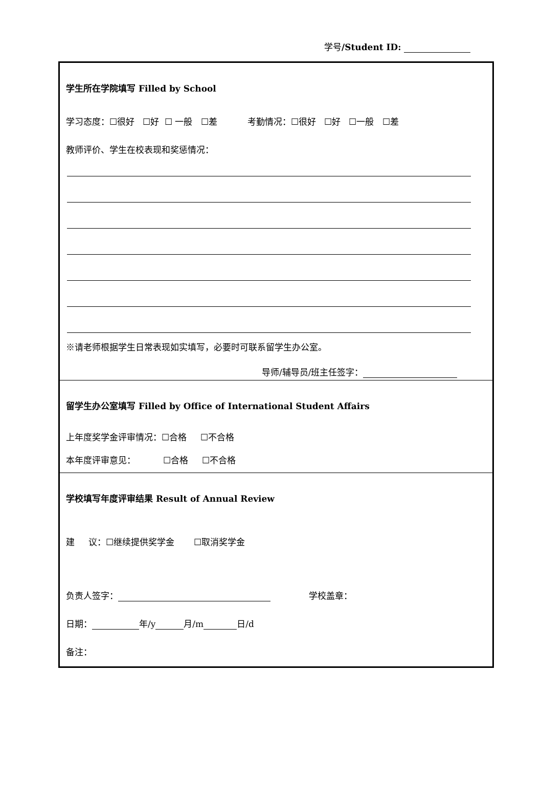学号/Student ID:
学生所在学院填写 Filled by School
学习态度：☐很好 ☐好 ☐ 一般 ☐差 考勤情况：☐很好 ☐好 ☐一般 ☐差
教师评价、学生在校表现和奖惩情况：
※请老师根据学生日常表现如实填写，必要时可联系留学生办公室。
导师/辅导员/班主任签字：
留学生办公室填写 Filled by Office of International Student Affairs
上年度奖学金评审情况：☐合格 ☐不合格
本年度评审意见： ☐合格 ☐不合格
学校填写年度评审结果 Result of Annual Review
建 议：☐继续提供奖学金 ☐取消奖学金
负责人签字： 学校盖章：
日期： 年/y 月/m 日/d
备注：